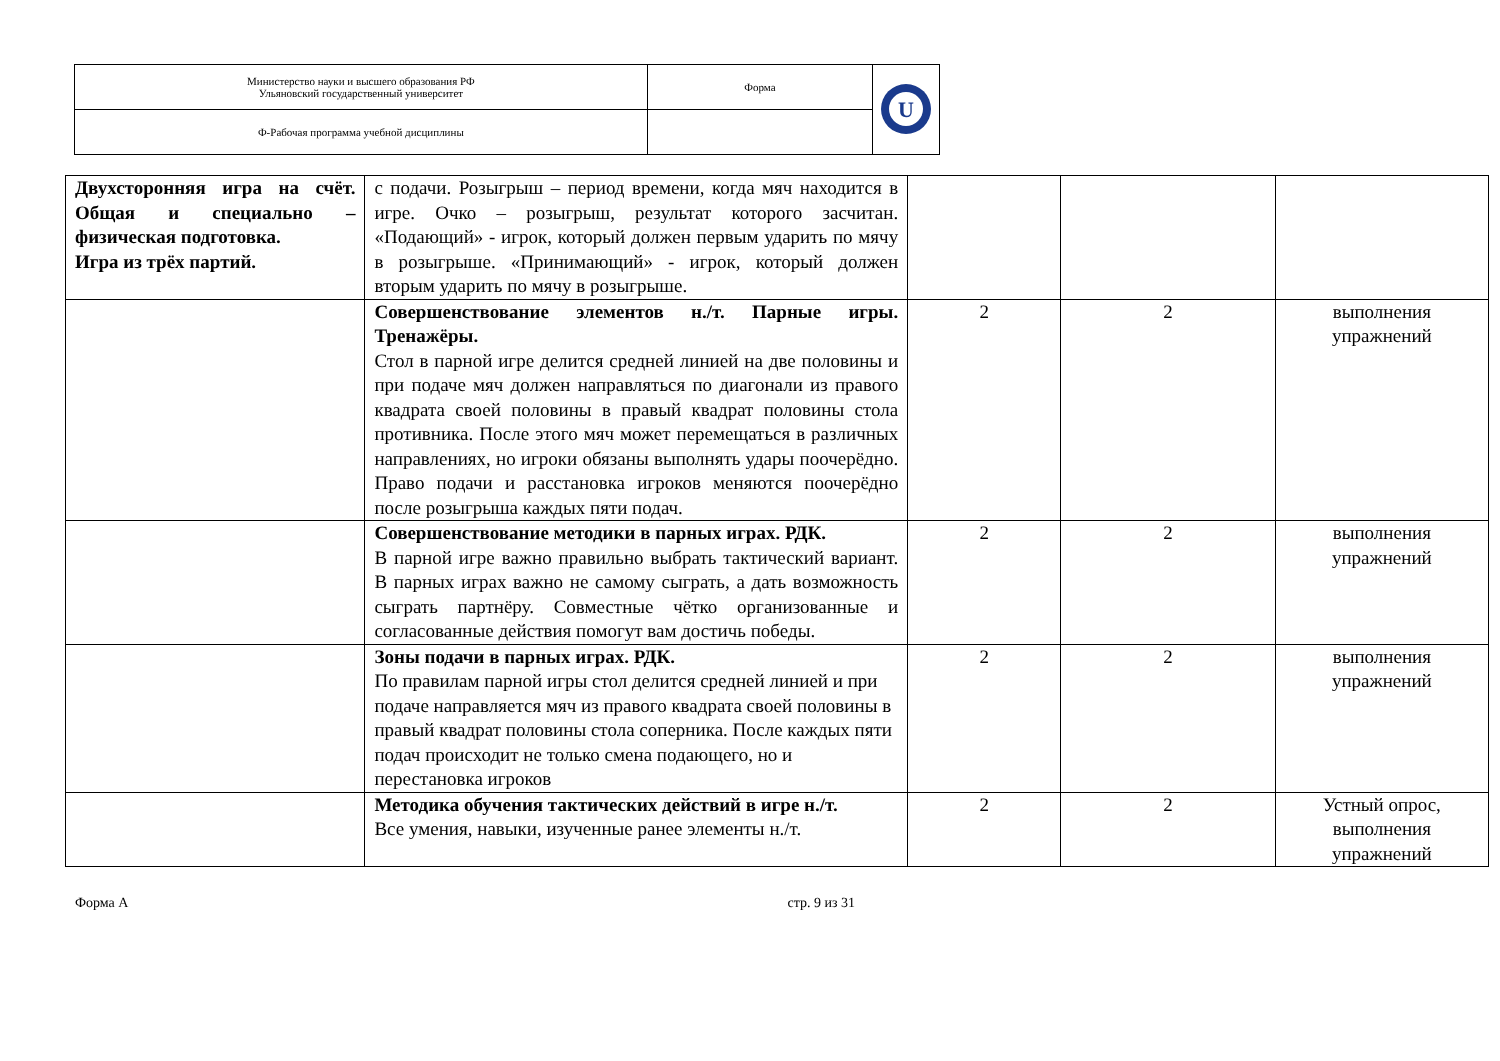| Министерство науки и высшего образования РФ Ульяновский государственный университет | Форма | U |
| Ф-Рабочая программа учебной дисциплины | | |
| Двухсторонняя игра на счёт. Общая и специально – физическая подготовка. Игра из трёх партий. | с подачи. Розыгрыш – период времени, когда мяч находится в игре. Очко – розыгрыш, результат которого засчитан. «Подающий» - игрок, который должен первым ударить по мячу в розыгрыше. «Принимающий» - игрок, который должен вторым ударить по мячу в розыгрыше. | | | |
| | Совершенствование элементов н./т. Парные игры. Тренажёры. Стол в парной игре делится средней линией на две половины и при подаче мяч должен направляться по диагонали из правого квадрата своей половины в правый квадрат половины стола противника. После этого мяч может перемещаться в различных направлениях, но игроки обязаны выполнять удары поочерёдно. Право подачи и расстановка игроков меняются поочерёдно после розыгрыша каждых пяти подач. | 2 | 2 | выполнения упражнений |
| | Совершенствование методики в парных играх. РДК. В парной игре важно правильно выбрать тактический вариант. В парных играх важно не самому сыграть, а дать возможность сыграть партнёру. Совместные чётко организованные и согласованные действия помогут вам достичь победы. | 2 | 2 | выполнения упражнений |
| | Зоны подачи в парных играх. РДК. По правилам парной игры стол делится средней линией и при подаче направляется мяч из правого квадрата своей половины в правый квадрат половины стола соперника. После каждых пяти подач происходит не только смена подающего, но и перестановка игроков | 2 | 2 | выполнения упражнений |
| | Методика обучения тактических действий в игре н./т. Все умения, навыки, изученные ранее элементы н./т. | 2 | 2 | Устный опрос, выполнения упражнений |
Форма А стр. 9 из 31